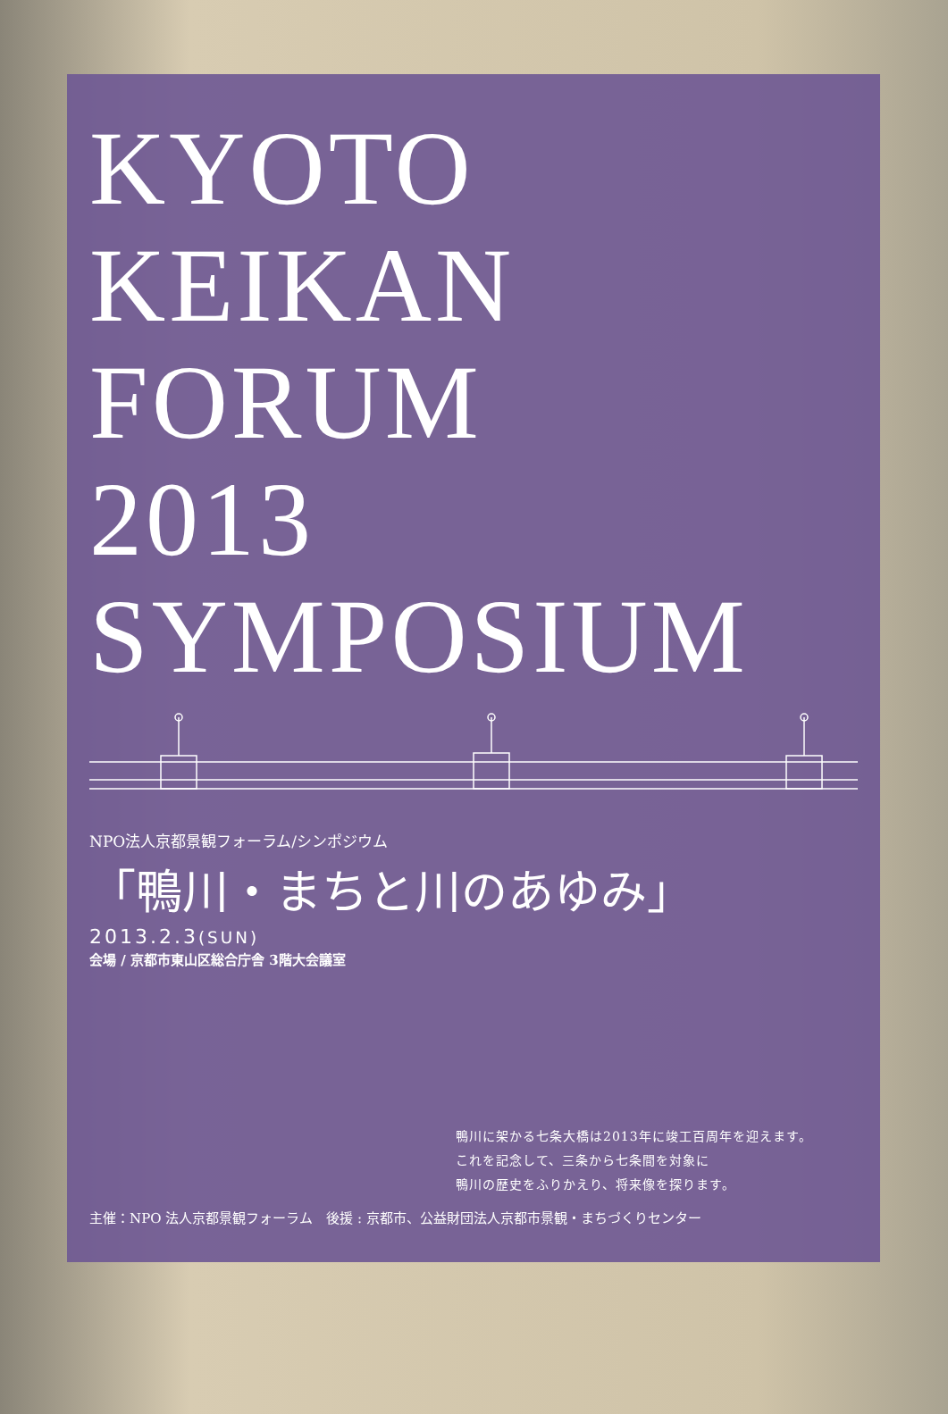KYOTO
KEIKAN
FORUM
2013
SYMPOSIUM
NPO法人京都景観フォーラム/シンポジウム
「鴨川・まちと川のあゆみ」
2013.2.3(SUN)
会場 / 京都市東山区総合庁舎 3階大会議室
鴨川に架かる七条大橋は2013年に竣工百周年を迎えます。
これを記念して、三条から七条間を対象に
鴨川の歴史をふりかえり、将来像を探ります。
主催：NPO 法人京都景観フォーラム　後援 : 京都市、公益財団法人京都市景観・まちづくりセンター